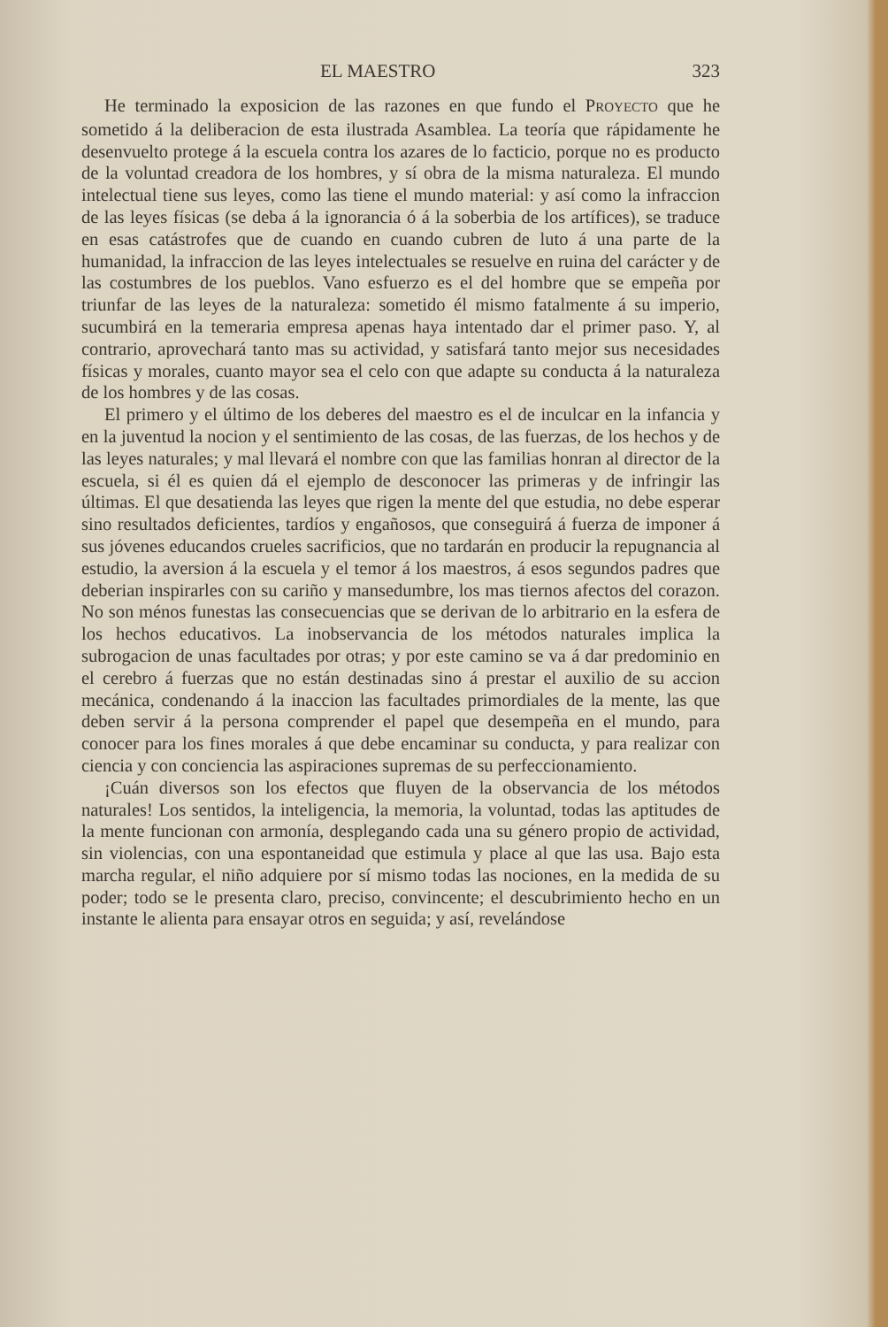EL MAESTRO 323
He terminado la exposicion de las razones en que fundo el PROYECTO que he sometido á la deliberacion de esta ilustrada Asamblea. La teoría que rápidamente he desenvuelto protege á la escuela contra los azares de lo facticio, porque no es producto de la voluntad creadora de los hombres, y sí obra de la misma naturaleza. El mundo intelectual tiene sus leyes, como las tiene el mundo material: y así como la infraccion de las leyes físicas (se deba á la ignorancia ó á la soberbia de los artífices), se traduce en esas catástrofes que de cuando en cuando cubren de luto á una parte de la humanidad, la infraccion de las leyes intelectuales se resuelve en ruina del carácter y de las costumbres de los pueblos. Vano esfuerzo es el del hombre que se empeña por triunfar de las leyes de la naturaleza: sometido él mismo fatalmente á su imperio, sucumbirá en la temeraria empresa apenas haya intentado dar el primer paso. Y, al contrario, aprovechará tanto mas su actividad, y satisfará tanto mejor sus necesidades físicas y morales, cuanto mayor sea el celo con que adapte su conducta á la naturaleza de los hombres y de las cosas.
El primero y el último de los deberes del maestro es el de inculcar en la infancia y en la juventud la nocion y el sentimiento de las cosas, de las fuerzas, de los hechos y de las leyes naturales; y mal llevará el nombre con que las familias honran al director de la escuela, si él es quien dá el ejemplo de desconocer las primeras y de infringir las últimas. El que desatienda las leyes que rigen la mente del que estudia, no debe esperar sino resultados deficientes, tardíos y engañosos, que conseguirá á fuerza de imponer á sus jóvenes educandos crueles sacrificios, que no tardarán en producir la repugnancia al estudio, la aversion á la escuela y el temor á los maestros, á esos segundos padres que deberian inspirarles con su cariño y mansedumbre, los mas tiernos afectos del corazon. No son ménos funestas las consecuencias que se derivan de lo arbitrario en la esfera de los hechos educativos. La inobservancia de los métodos naturales implica la subrogacion de unas facultades por otras; y por este camino se va á dar predominio en el cerebro á fuerzas que no están destinadas sino á prestar el auxilio de su accion mecánica, condenando á la inaccion las facultades primordiales de la mente, las que deben servir á la persona comprender el papel que desempeña en el mundo, para conocer para los fines morales á que debe encaminar su conducta, y para realizar con ciencia y con conciencia las aspiraciones supremas de su perfeccionamiento.
¡Cuán diversos son los efectos que fluyen de la observancia de los métodos naturales! Los sentidos, la inteligencia, la memoria, la voluntad, todas las aptitudes de la mente funcionan con armonía, desplegando cada una su género propio de actividad, sin violencias, con una espontaneidad que estimula y place al que las usa. Bajo esta marcha regular, el niño adquiere por sí mismo todas las nociones, en la medida de su poder; todo se le presenta claro, preciso, convincente; el descubrimiento hecho en un instante le alienta para ensayar otros en seguida; y así, revelándose